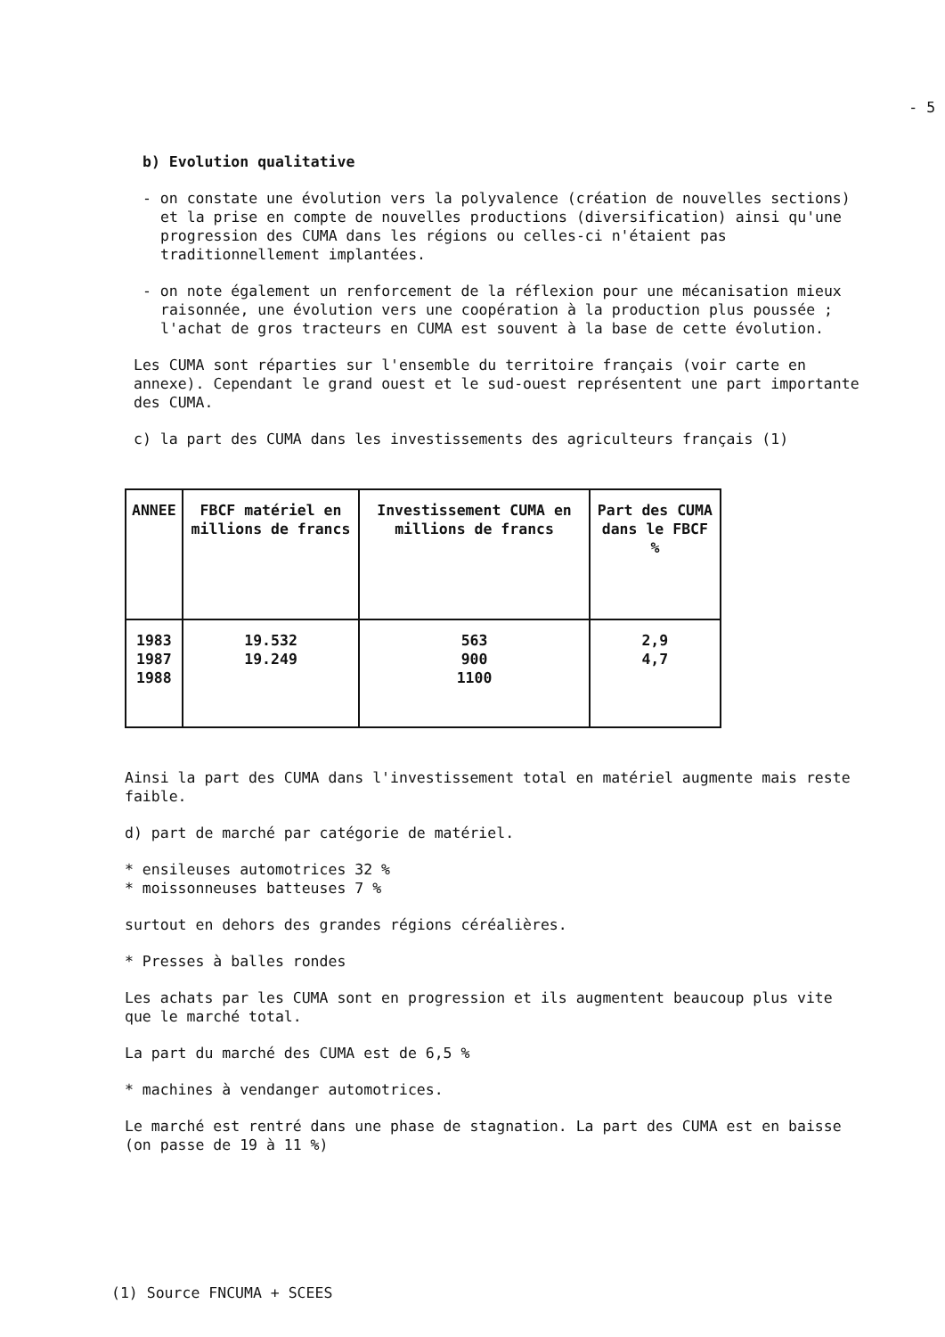- 5 -
b) Evolution qualitative
- on constate une évolution vers la polyvalence (création de nouvelles sections) et la prise en compte de nouvelles productions (diversification) ainsi qu'une progression des CUMA dans les régions ou celles-ci n'étaient pas traditionnellement implantées.
- on note également un renforcement de la réflexion pour une mécanisation mieux raisonnée, une évolution vers une coopération à la production plus poussée ; l'achat de gros tracteurs en CUMA est souvent à la base de cette évolution.
Les CUMA sont réparties sur l'ensemble du territoire français (voir carte en annexe). Cependant le grand ouest et le sud-ouest représentent une part importante des CUMA.
c) la part des CUMA dans les investissements des agriculteurs français (1)
| ANNEE | FBCF matériel en millions de francs | Investissement CUMA en millions de francs | Part des CUMA dans le FBCF % |
| --- | --- | --- | --- |
| 1983 1987 1988 | 19.532 19.249 | 563 900 1100 | 2,9 4,7 |
Ainsi la part des CUMA dans l'investissement total en matériel augmente mais reste faible.
d) part de marché par catégorie de matériel.
* ensileuses automotrices 32 %
* moissonneuses batteuses 7 %
surtout en dehors des grandes régions céréalières.
* Presses à balles rondes
Les achats par les CUMA sont en progression et ils augmentent beaucoup plus vite que le marché total.
La part du marché des CUMA est de 6,5 %
* machines à vendanger automotrices.
Le marché est rentré dans une phase de stagnation. La part des CUMA est en baisse (on passe de 19 à 11 %)
(1) Source FNCUMA + SCEES